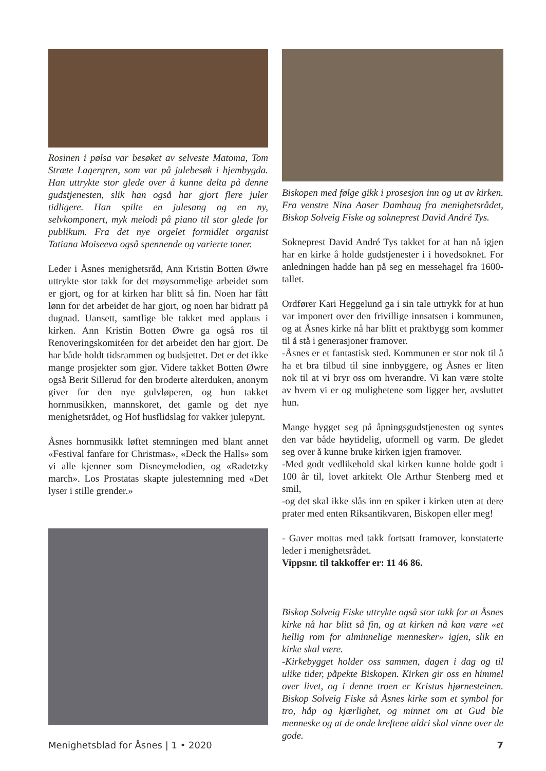Rosinen i pølsa var besøket av selveste Matoma, Tom Stræte Lagergren, som var på julebesøk i hjembygda. Han uttrykte stor glede over å kunne delta på denne gudstjenesten, slik han også har gjort flere juler tidligere. Han spilte en julesang og en ny, selvkomponert, myk melodi på piano til stor glede for publikum. Fra det nye orgelet formidlet organist Tatiana Moiseeva også spennende og varierte toner.
Leder i Åsnes menighetsråd, Ann Kristin Botten Øwre uttrykte stor takk for det møysommelige arbeidet som er gjort, og for at kirken har blitt så fin. Noen har fått lønn for det arbeidet de har gjort, og noen har bidratt på dugnad. Uansett, samtlige ble takket med applaus i kirken. Ann Kristin Botten Øwre ga også ros til Renoveringskomitéen for det arbeidet den har gjort. De har både holdt tidsrammen og budsjettet. Det er det ikke mange prosjekter som gjør. Videre takket Botten Øwre også Berit Sillerud for den broderte alterduken, anonym giver for den nye gulvløperen, og hun takket hornmusikken, mannskoret, det gamle og det nye menighetsrådet, og Hof husflidslag for vakker julepynt.
Åsnes hornmusikk løftet stemningen med blant annet «Festival fanfare for Christmas», «Deck the Halls» som vi alle kjenner som Disneymelodien, og «Radetzky march». Los Prostatas skapte julestemning med «Det lyser i stille grender.»
Biskopen med følge gikk i prosesjon inn og ut av kirken. Fra venstre Nina Aaser Damhaug fra menighetsrådet, Biskop Solveig Fiske og sokneprest David André Tys.
Sokneprest David André Tys takket for at han nå igjen har en kirke å holde gudstjenester i i hovedsoknet. For anledningen hadde han på seg en messehagel fra 1600-tallet.
Ordfører Kari Heggelund ga i sin tale uttrykk for at hun var imponert over den frivillige innsatsen i kommunen, og at Åsnes kirke nå har blitt et praktbygg som kommer til å stå i generasjoner framover.
-Åsnes er et fantastisk sted. Kommunen er stor nok til å ha et bra tilbud til sine innbyggere, og Åsnes er liten nok til at vi bryr oss om hverandre. Vi kan være stolte av hvem vi er og mulighetene som ligger her, avsluttet hun.
Mange hygget seg på åpningsgudstjenesten og syntes den var både høytidelig, uformell og varm. De gledet seg over å kunne bruke kirken igjen framover.
-Med godt vedlikehold skal kirken kunne holde godt i 100 år til, lovet arkitekt Ole Arthur Stenberg med et smil,
-og det skal ikke slås inn en spiker i kirken uten at dere prater med enten Riksantikvaren, Biskopen eller meg!
- Gaver mottas med takk fortsatt framover, konstaterte leder i menighetsrådet.
Vippsnr. til takkoffer er: 11 46 86.
Biskop Solveig Fiske uttrykte også stor takk for at Åsnes kirke nå har blitt så fin, og at kirken nå kan være «et hellig rom for alminnelige mennesker» igjen, slik en kirke skal være.
-Kirkebygget holder oss sammen, dagen i dag og til ulike tider, påpekte Biskopen. Kirken gir oss en himmel over livet, og i denne troen er Kristus hjørnesteinen. Biskop Solveig Fiske så Åsnes kirke som et symbol for tro, håp og kjærlighet, og minnet om at Gud ble menneske og at de onde kreftene aldri skal vinne over de gode.
Menighetsblad for Åsnes | 1 • 2020 7